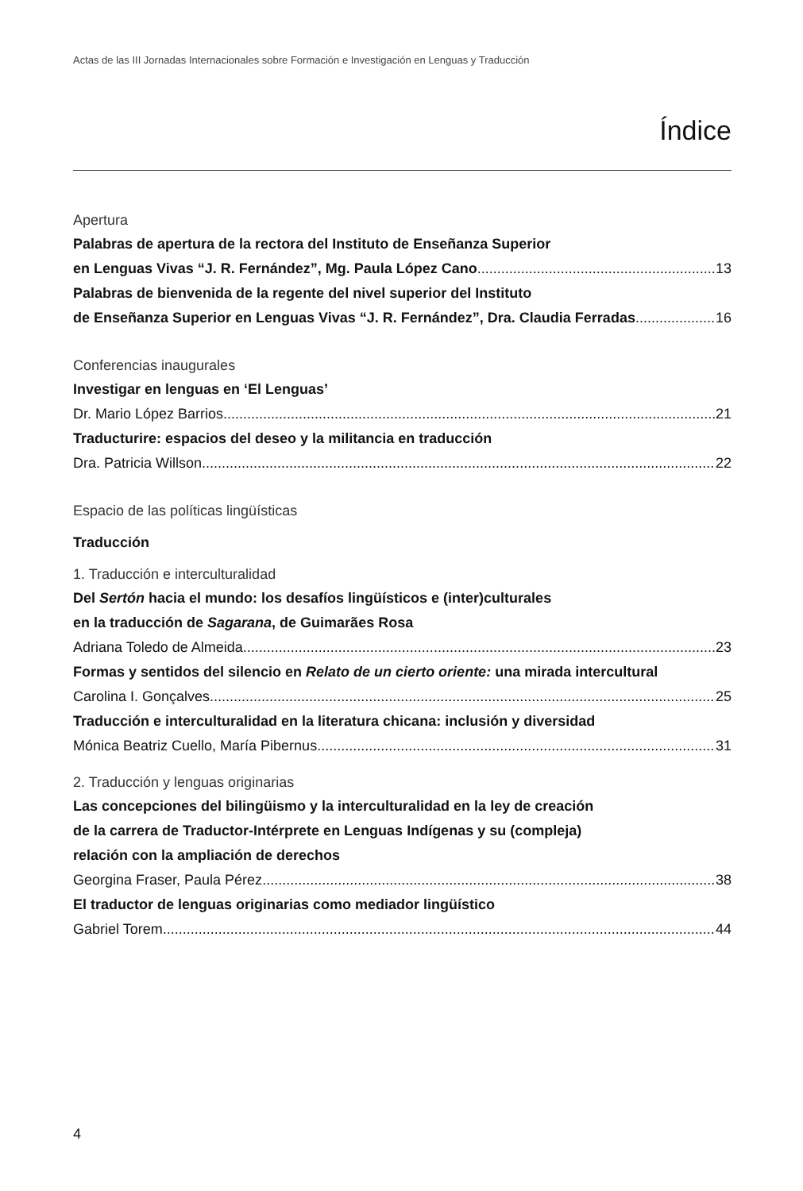Actas de las III Jornadas Internacionales sobre Formación e Investigación en Lenguas y Traducción
Índice
Apertura
Palabras de apertura de la rectora del Instituto de Enseñanza Superior
en Lenguas Vivas “J. R. Fernández”, Mg. Paula López Cano 13
Palabras de bienvenida de la regente del nivel superior del Instituto
de Enseñanza Superior en Lenguas Vivas “J. R. Fernández”, Dra. Claudia Ferradas 16
Conferencias inaugurales
Investigar en lenguas en ‘El Lenguas’
Dr. Mario López Barrios 21
Traducturire: espacios del deseo y la militancia en traducción
Dra. Patricia Willson 22
Espacio de las políticas lingüísticas
Traducción
1. Traducción e interculturalidad
Del Sertón hacia el mundo: los desafíos lingüísticos e (inter)culturales
en la traducción de Sagarana, de Guimarães Rosa
Adriana Toledo de Almeida 23
Formas y sentidos del silencio en Relato de un cierto oriente: una mirada intercultural
Carolina I. Gonçalves 25
Traducción e interculturalidad en la literatura chicana: inclusión y diversidad
Mónica Beatriz Cuello, María Pibernus 31
2. Traducción y lenguas originarias
Las concepciones del bilingüismo y la interculturalidad en la ley de creación
de la carrera de Traductor-Intérprete en Lenguas Indígenas y su (compleja)
relación con la ampliación de derechos
Georgina Fraser, Paula Pérez 38
El traductor de lenguas originarias como mediador lingüístico
Gabriel Torem 44
4